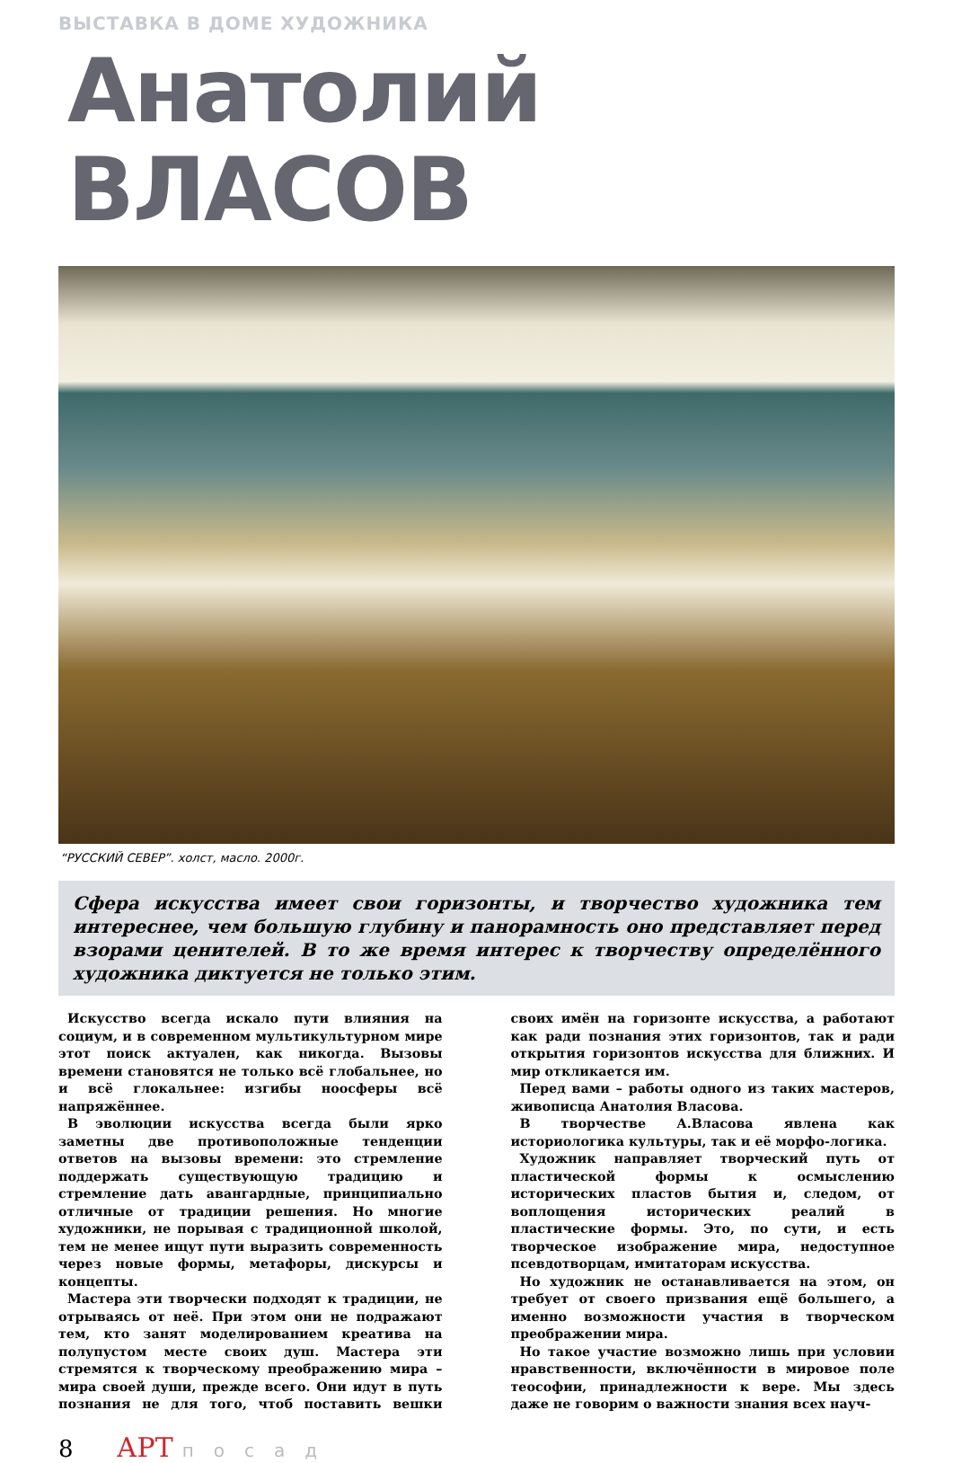ВЫСТАВКА В ДОМЕ ХУДОЖНИКА
Анатолий ВЛАСОВ
“РУССКИЙ СЕВЕР”. холст, масло. 2000г.
Сфера искусства имеет свои горизонты, и творчество художника тем интереснее, чем большую глубину и панорамность оно представляет перед взорами ценителей. В то же время интерес к творчеству определённого художника диктуется не только этим.
Искусство всегда искало пути влияния на социум, и в современном мультикультурном мире этот поиск актуален, как никогда. Вызовы времени становятся не только всё глобальнее, но и всё глокальнее: изгибы ноосферы всё напряжённее.
В эволюции искусства всегда были ярко заметны две противоположные тенденции ответов на вызовы времени: это стремление поддержать существующую традицию и стремление дать авангардные, принципиально отличные от традиции решения. Но многие художники, не порывая с традиционной школой, тем не менее ищут пути выразить современность через новые формы, метафоры, дискурсы и концепты.
Мастера эти творчески подходят к традиции, не отрываясь от неё. При этом они не подражают тем, кто занят моделированием креатива на полупустом месте своих душ. Мастера эти стремятся к творческому преображению мира – мира своей души, прежде всего. Они идут в путь познания не для того, чтоб поставить вешки своих имён на горизонте искусства, а работают как ради познания этих горизонтов, так и ради открытия горизонтов искусства для ближних. И мир откликается им.
Перед вами – работы одного из таких мастеров, живописца Анатолия Власова.
В творчестве А.Власова явлена как историологика культуры, так и её морфо-логика.
Художник направляет творческий путь от пластической формы к осмыслению исторических пластов бытия и, следом, от воплощения исторических реалий в пластические формы. Это, по сути, и есть творческое изображение мира, недоступное псевдотворцам, имитаторам искусства.
Но художник не останавливается на этом, он требует от своего призвания ещё большего, а именно возможности участия в творческом преображении мира.
Но такое участие возможно лишь при условии нравственности, включённости в мировое поле теософии, принадлежности к вере. Мы здесь даже не говорим о важности знания всех науч-
8 АРТ посад